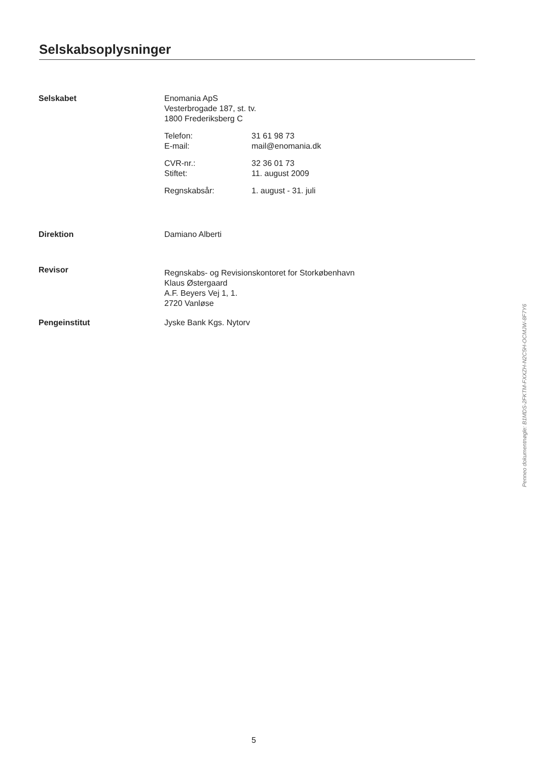Selskabsoplysninger
Selskabet Enomania ApS
Vesterbrogade 187, st. tv.
1800 Frederiksberg C
Telefon:
E-mail:
31 61 98 73
mail@enomania.dk
CVR-nr.:
Stiftet:
32 36 01 73
11. august 2009
Regnskabsår: 1. august - 31. juli
Direktion Damiano Alberti
Revisor
Regnskabs- og Revisionskontoret for Storkøbenhavn
Klaus Østergaard
A.F. Beyers Vej 1, 1.
2720 Vanløse
Pengeinstitut Jyske Bank Kgs. Nytorv
5
Penneo dokumentnøgle: B1MDS-2FKTM-FXXZH-N2C5H-OCMJW-8F7Y6